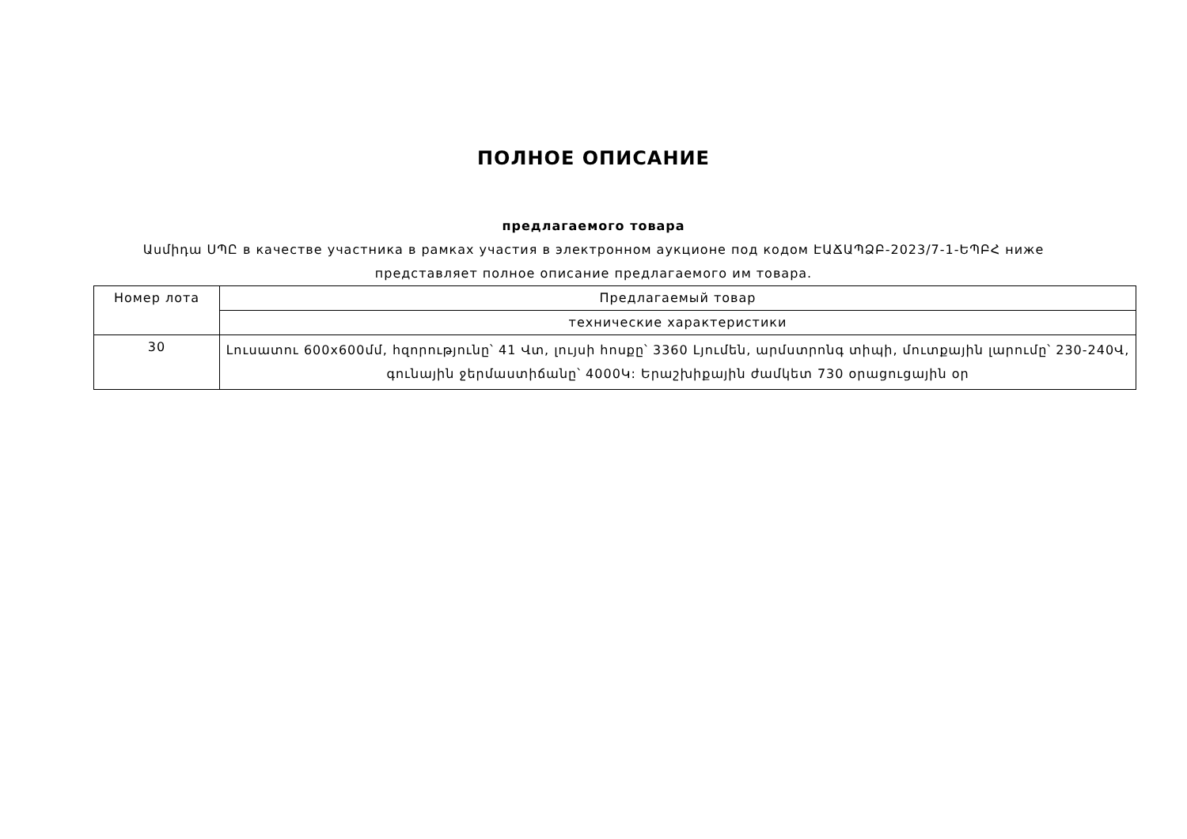ПОЛНОЕ ОПИСАНИЕ
предлагаемого товара
Ասմիդա ՍՊԸ в качестве участника в рамках участия в электронном аукционе под кодом ԷԱՃԱՊՁԲ-2023/7-1-ԵՊԲՀ ниже представляет полное описание предлагаемого им товара.
| Номер лота | Предлагаемый товар |
| --- | --- |
| | технические характеристики |
| 30 | Լուսատու 600x600մմ, հզորությունը՝ 41 Վտ, լույսի հոսքը՝ 3360 Լյումեն, արմստրոնգ տիպի, մուտքային լարումը՝ 230-240Վ, գունային ջերմաստիճանը՝ 4000Կ: Երաշխիքային ժամկետ 730 օրացուցային օր |